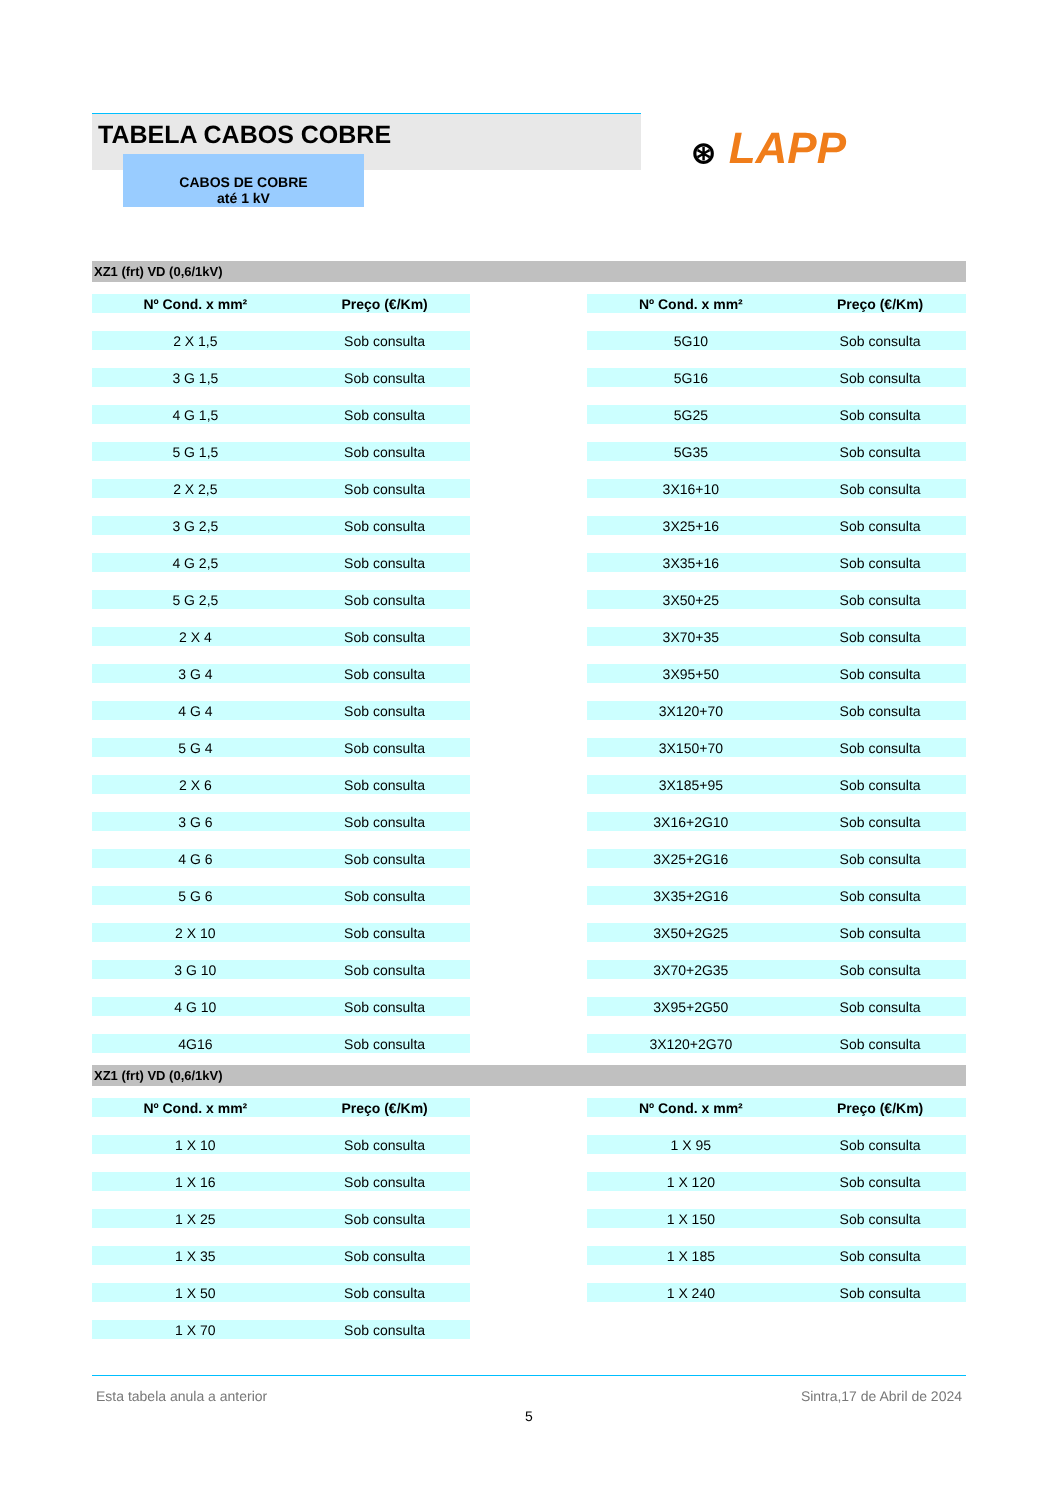TABELA CABOS COBRE
CABOS DE COBRE
até 1 kV
⊛ LAPP
XZ1 (frt) VD (0,6/1kV)
| Nº Cond. x mm² | Preço (€/Km) | | Nº Cond. x mm² | Preço (€/Km) |
| 2 X 1,5 | Sob consulta | | 5G10 | Sob consulta |
| 3 G 1,5 | Sob consulta | | 5G16 | Sob consulta |
| 4 G 1,5 | Sob consulta | | 5G25 | Sob consulta |
| 5 G 1,5 | Sob consulta | | 5G35 | Sob consulta |
| 2 X 2,5 | Sob consulta | | 3X16+10 | Sob consulta |
| 3 G 2,5 | Sob consulta | | 3X25+16 | Sob consulta |
| 4 G 2,5 | Sob consulta | | 3X35+16 | Sob consulta |
| 5 G 2,5 | Sob consulta | | 3X50+25 | Sob consulta |
| 2 X 4 | Sob consulta | | 3X70+35 | Sob consulta |
| 3 G 4 | Sob consulta | | 3X95+50 | Sob consulta |
| 4 G 4 | Sob consulta | | 3X120+70 | Sob consulta |
| 5 G 4 | Sob consulta | | 3X150+70 | Sob consulta |
| 2 X 6 | Sob consulta | | 3X185+95 | Sob consulta |
| 3 G 6 | Sob consulta | | 3X16+2G10 | Sob consulta |
| 4 G 6 | Sob consulta | | 3X25+2G16 | Sob consulta |
| 5 G 6 | Sob consulta | | 3X35+2G16 | Sob consulta |
| 2 X 10 | Sob consulta | | 3X50+2G25 | Sob consulta |
| 3 G 10 | Sob consulta | | 3X70+2G35 | Sob consulta |
| 4 G 10 | Sob consulta | | 3X95+2G50 | Sob consulta |
| 4G16 | Sob consulta | | 3X120+2G70 | Sob consulta |
XZ1 (frt) VD (0,6/1kV)
| Nº Cond. x mm² | Preço (€/Km) | | Nº Cond. x mm² | Preço (€/Km) |
| 1 X 10 | Sob consulta | | 1 X 95 | Sob consulta |
| 1 X 16 | Sob consulta | | 1 X 120 | Sob consulta |
| 1 X 25 | Sob consulta | | 1 X 150 | Sob consulta |
| 1 X 35 | Sob consulta | | 1 X 185 | Sob consulta |
| 1 X 50 | Sob consulta | | 1 X 240 | Sob consulta |
| 1 X 70 | Sob consulta | | | |
Esta tabela anula a anterior Sintra,17 de Abril de 2024
5